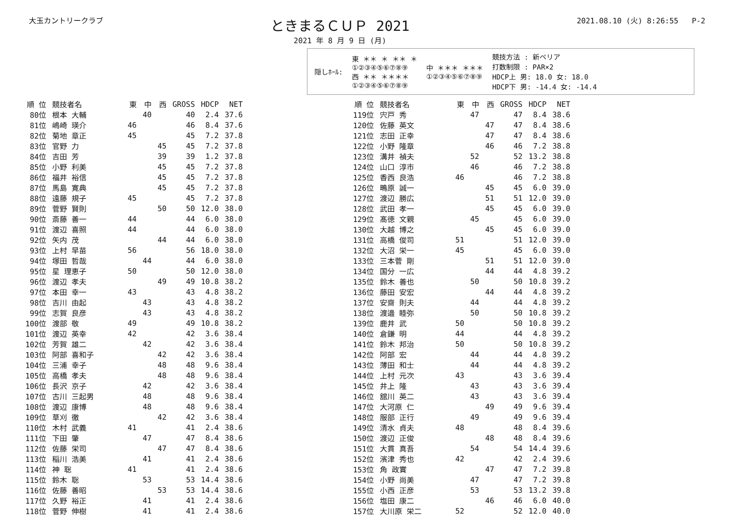大玉カントリークラブ
ときまるＣＵＰ 2021
2021 年 8 月 9 日 (月)
2021.08.10 (火) 8:26:55 P-2
| 隠しﾎｰﾙ: | 東 ＊＊ ＊ ＊＊ ＊ ①②③④⑤⑥⑦⑧⑨ 西 ＊＊ ＊＊＊＊ ①②③④⑤⑥⑦⑧⑨ | 中 ＊＊＊ ＊＊＊ ①②③④⑤⑥⑦⑧⑨ | 競技方法 : 新ペリア 打数制限 : PAR×2 HDCP上 男: 18.0 女: 18.0 HDCP下 男: -14.4 女: -14.4 |
| 順 位 | 競技者名 | 東 | 中 | 西 | GROSS | HDCP | NET |
| --- | --- | --- | --- | --- | --- | --- | --- |
| 80位 | 根本 大輔 | | 40 | | 40 | 2.4 | 37.6 |
| 81位 | 嶋崎 瑛介 | 46 | | | 46 | 8.4 | 37.6 |
| 82位 | 菊地 章正 | 45 | | | 45 | 7.2 | 37.8 |
| 83位 | 官野 力 | | | 45 | 45 | 7.2 | 37.8 |
| 84位 | 吉田 芳 | | | 39 | 39 | 1.2 | 37.8 |
| 85位 | 小野 利美 | | | 45 | 45 | 7.2 | 37.8 |
| 86位 | 福井 裕信 | | | 45 | 45 | 7.2 | 37.8 |
| 87位 | 馬島 寛典 | | | 45 | 45 | 7.2 | 37.8 |
| 88位 | 遠藤 規子 | 45 | | | 45 | 7.2 | 37.8 |
| 89位 | 菅野 賢則 | | | 50 | 50 | 12.0 | 38.0 |
| 90位 | 斎藤 善一 | 44 | | | 44 | 6.0 | 38.0 |
| 91位 | 渡辺 喜照 | 44 | | | 44 | 6.0 | 38.0 |
| 92位 | 矢内 茂 | | | 44 | 44 | 6.0 | 38.0 |
| 93位 | 上村 早苗 | 56 | | | 56 | 18.0 | 38.0 |
| 94位 | 塚田 哲哉 | | 44 | | 44 | 6.0 | 38.0 |
| 95位 | 星 理恵子 | 50 | | | 50 | 12.0 | 38.0 |
| 96位 | 渡辺 孝夫 | | | 49 | 49 | 10.8 | 38.2 |
| 97位 | 本田 幸一 | 43 | | | 43 | 4.8 | 38.2 |
| 98位 | 吉川 由起 | | 43 | | 43 | 4.8 | 38.2 |
| 99位 | 志賀 良彦 | | 43 | | 43 | 4.8 | 38.2 |
| 100位 | 渡部 敬 | 49 | | | 49 | 10.8 | 38.2 |
| 101位 | 渡辺 英幸 | 42 | | | 42 | 3.6 | 38.4 |
| 102位 | 芳賀 雄二 | | 42 | | 42 | 3.6 | 38.4 |
| 103位 | 阿部 喜和子 | | | 42 | 42 | 3.6 | 38.4 |
| 104位 | 三浦 幸子 | | | 48 | 48 | 9.6 | 38.4 |
| 105位 | 高橋 孝夫 | | | 48 | 48 | 9.6 | 38.4 |
| 106位 | 長沢 京子 | | 42 | | 42 | 3.6 | 38.4 |
| 107位 | 古川 三起男 | | 48 | | 48 | 9.6 | 38.4 |
| 108位 | 渡辺 康博 | | 48 | | 48 | 9.6 | 38.4 |
| 109位 | 草刈 徹 | | | 42 | 42 | 3.6 | 38.4 |
| 110位 | 木村 武義 | 41 | | | 41 | 2.4 | 38.6 |
| 111位 | 下田 肇 | | 47 | | 47 | 8.4 | 38.6 |
| 112位 | 佐藤 栄司 | | | 47 | 47 | 8.4 | 38.6 |
| 113位 | 稲川 浩美 | | 41 | | 41 | 2.4 | 38.6 |
| 114位 | 神 聡 | 41 | | | 41 | 2.4 | 38.6 |
| 115位 | 鈴木 聡 | | 53 | | 53 | 14.4 | 38.6 |
| 116位 | 佐藤 善昭 | | | 53 | 53 | 14.4 | 38.6 |
| 117位 | 久野 裕正 | | 41 | | 41 | 2.4 | 38.6 |
| 118位 | 菅野 伸樹 | | 41 | | 41 | 2.4 | 38.6 |
| 順 位 | 競技者名 | 東 | 中 | 西 | GROSS | HDCP | NET |
| --- | --- | --- | --- | --- | --- | --- | --- |
| 119位 | 宍戸 秀 | | 47 | | 47 | 8.4 | 38.6 |
| 120位 | 佐藤 英文 | | | 47 | 47 | 8.4 | 38.6 |
| 121位 | 志田 正幸 | | | 47 | 47 | 8.4 | 38.6 |
| 122位 | 小野 隆章 | | | 46 | 46 | 7.2 | 38.8 |
| 123位 | 溝井 禎夫 | | 52 | | 52 | 13.2 | 38.8 |
| 124位 | 山口 淳市 | | 46 | | 46 | 7.2 | 38.8 |
| 125位 | 香西 良浩 | 46 | | | 46 | 7.2 | 38.8 |
| 126位 | 鴫原 誠一 | | | 45 | 45 | 6.0 | 39.0 |
| 127位 | 渡辺 勝広 | | | 51 | 51 | 12.0 | 39.0 |
| 128位 | 武田 孝一 | | | 45 | 45 | 6.0 | 39.0 |
| 129位 | 髙徳 文親 | | 45 | | 45 | 6.0 | 39.0 |
| 130位 | 大越 博之 | | | 45 | 45 | 6.0 | 39.0 |
| 131位 | 高橋 俊司 | 51 | | | 51 | 12.0 | 39.0 |
| 132位 | 大沼 栄一 | 45 | | | 45 | 6.0 | 39.0 |
| 133位 | 三本菅 剛 | | | 51 | 51 | 12.0 | 39.0 |
| 134位 | 国分 一広 | | | 44 | 44 | 4.8 | 39.2 |
| 135位 | 鈴木 善也 | | 50 | | 50 | 10.8 | 39.2 |
| 136位 | 藤田 安宏 | | | 44 | 44 | 4.8 | 39.2 |
| 137位 | 安齋 則夫 | | 44 | | 44 | 4.8 | 39.2 |
| 138位 | 渡邉 睦弥 | | 50 | | 50 | 10.8 | 39.2 |
| 139位 | 鹿井 武 | 50 | | | 50 | 10.8 | 39.2 |
| 140位 | 倉鎌 明 | 44 | | | 44 | 4.8 | 39.2 |
| 141位 | 鈴木 邦治 | 50 | | | 50 | 10.8 | 39.2 |
| 142位 | 阿部 宏 | | 44 | | 44 | 4.8 | 39.2 |
| 143位 | 薄田 和士 | | 44 | | 44 | 4.8 | 39.2 |
| 144位 | 上村 元次 | 43 | | | 43 | 3.6 | 39.4 |
| 145位 | 井上 隆 | | 43 | | 43 | 3.6 | 39.4 |
| 146位 | 舘川 英二 | | 43 | | 43 | 3.6 | 39.4 |
| 147位 | 大河原 仁 | | | 49 | 49 | 9.6 | 39.4 |
| 148位 | 服部 正行 | | 49 | | 49 | 9.6 | 39.4 |
| 149位 | 清水 貞夫 | 48 | | | 48 | 8.4 | 39.6 |
| 150位 | 渡辺 正俊 | | | 48 | 48 | 8.4 | 39.6 |
| 151位 | 大貫 真吾 | | 54 | | 54 | 14.4 | 39.6 |
| 152位 | 濱津 秀也 | 42 | | | 42 | 2.4 | 39.6 |
| 153位 | 角 政實 | | | 47 | 47 | 7.2 | 39.8 |
| 154位 | 小野 尚美 | | 47 | | 47 | 7.2 | 39.8 |
| 155位 | 小西 正彦 | | 53 | | 53 | 13.2 | 39.8 |
| 156位 | 塩田 康二 | | | 46 | 46 | 6.0 | 40.0 |
| 157位 | 大川原 栄二 | 52 | | | 52 | 12.0 | 40.0 |